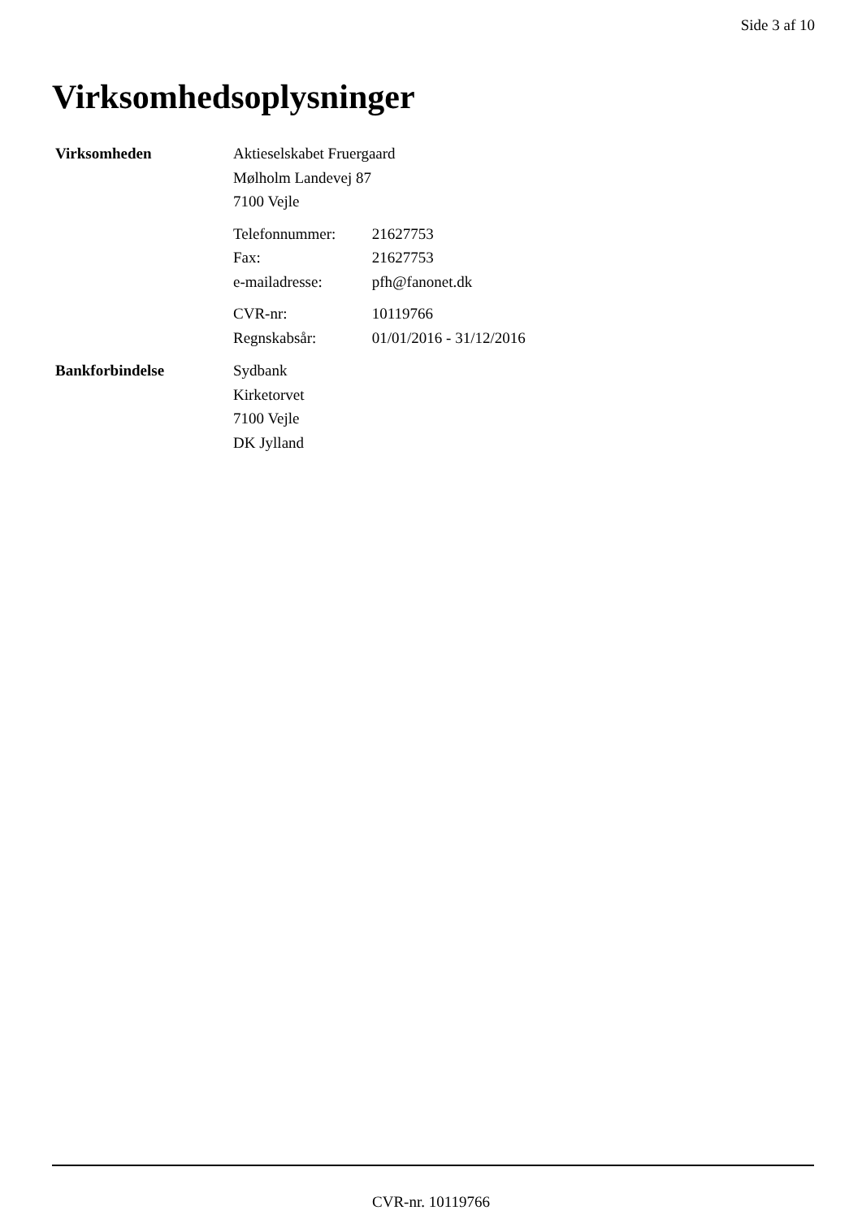Side 3 af 10
Virksomhedsoplysninger
Virksomheden
Aktieselskabet Fruergaard
Mølholm Landevej 87
7100 Vejle
Telefonnummer: 21627753
Fax: 21627753
e-mailadresse: pfh@fanonet.dk
CVR-nr: 10119766
Regnskabsår: 01/01/2016 - 31/12/2016
Bankforbindelse
Sydbank
Kirketorvet
7100 Vejle
DK Jylland
CVR-nr. 10119766